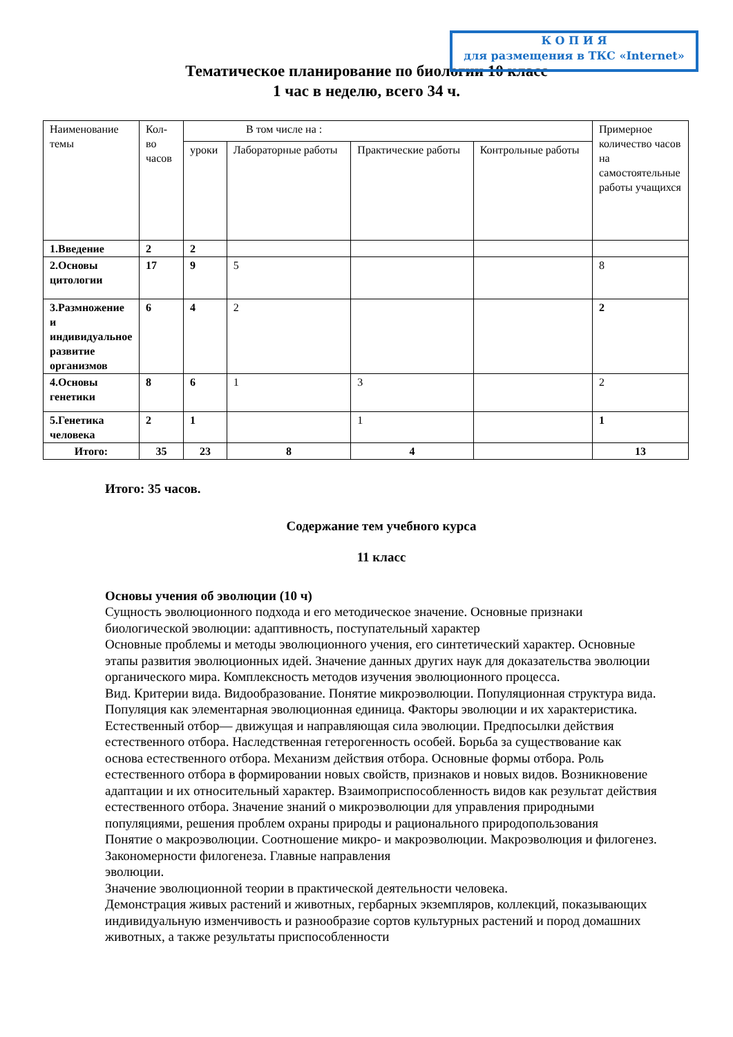К О П И Я
для размещения в ТКС «Internet»
Тематическое планирование по биологии 10 класс
1 час в неделю, всего 34 ч.
| Наименование темы | Кол-во часов | В том числе на : | | | | Примерное количество часов на самостоятельные работы учащихся |
| --- | --- | --- | --- | --- | --- | --- |
| | | уроки | Лабораторные работы | Практические работы | Контрольные работы | |
| 1.Введение | 2 | 2 | | | | |
| 2.Основы цитологии | 17 | 9 | 5 | | | 8 |
| 3.Размножение и индивидуальное развитие организмов | 6 | 4 | 2 | | | 2 |
| 4.Основы генетики | 8 | 6 | 1 | 3 | | 2 |
| 5.Генетика человека | 2 | 1 | | 1 | | 1 |
| Итого: | 35 | 23 | 8 | 4 | | 13 |
Итого: 35 часов.
Содержание тем учебного курса
11 класс
Основы учения об эволюции (10 ч)
Сущность эволюционного подхода и его методическое значение. Основные признаки биологической эволюции: адаптивность, поступательный характер
Основные проблемы и методы эволюционного учения, его синтетический характер. Основные этапы развития эволюционных идей. Значение данных других наук для доказательства эволюции органического мира. Комплексность методов изучения эволюционного процесса.
Вид. Критерии вида. Видообразование. Понятие микроэволюции. Популяционная структура вида. Популяция как элементарная эволюционная единица. Факторы эволюции и их характеристика. Естественный отбор— движущая и направляющая сила эволюции. Предпосылки действия естественного отбора. Наследственная гетерогенность особей. Борьба за существование как основа естественного отбора. Механизм действия отбора. Основные формы отбора. Роль естественного отбора в формировании новых свойств, признаков и новых видов. Возникновение адаптации и их относительный характер. Взаимоприспособленность видов как результат действия естественного отбора. Значение знаний о микроэволюции для управления природными популяциями, решения проблем охраны природы и рационального природопользования
Понятие о макроэволюции. Соотношение микро- и макроэволюции. Макроэволюция и филогенез. Закономерности филогенеза. Главные направления
эволюции.
Значение эволюционной теории в практической деятельности человека.
Демонстрация живых растений и животных, гербарных экземпляров, коллекций, показывающих индивидуальную изменчивость и разнообразие сортов культурных растений и пород домашних животных, а также результаты приспособленности